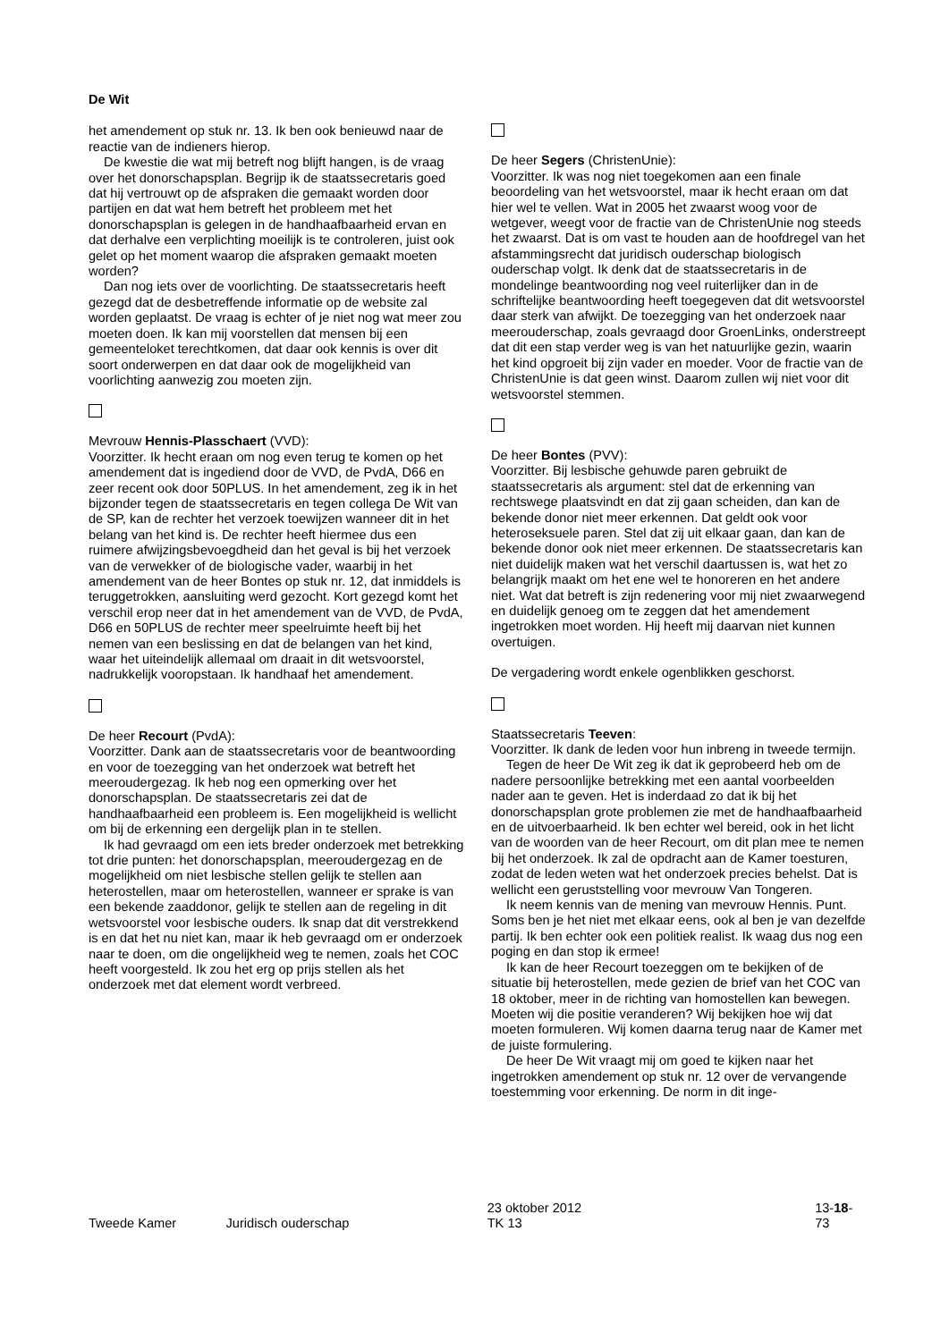De Wit
het amendement op stuk nr. 13. Ik ben ook benieuwd naar de reactie van de indieners hierop.
De kwestie die wat mij betreft nog blijft hangen, is de vraag over het donorschapsplan. Begrijp ik de staatssecretaris goed dat hij vertrouwt op de afspraken die gemaakt worden door partijen en dat wat hem betreft het probleem met het donorschapsplan is gelegen in de handhaafbaarheid ervan en dat derhalve een verplichting moeilijk is te controleren, juist ook gelet op het moment waarop die afspraken gemaakt moeten worden?
Dan nog iets over de voorlichting. De staatssecretaris heeft gezegd dat de desbetreffende informatie op de website zal worden geplaatst. De vraag is echter of je niet nog wat meer zou moeten doen. Ik kan mij voorstellen dat mensen bij een gemeenteloket terechtkomen, dat daar ook kennis is over dit soort onderwerpen en dat daar ook de mogelijkheid van voorlichting aanwezig zou moeten zijn.
Mevrouw Hennis-Plasschaert (VVD):
Voorzitter. Ik hecht eraan om nog even terug te komen op het amendement dat is ingediend door de VVD, de PvdA, D66 en zeer recent ook door 50PLUS. In het amendement, zeg ik in het bijzonder tegen de staatssecretaris en tegen collega De Wit van de SP, kan de rechter het verzoek toewijzen wanneer dit in het belang van het kind is. De rechter heeft hiermee dus een ruimere afwijzingsbevoegdheid dan het geval is bij het verzoek van de verwekker of de biologische vader, waarbij in het amendement van de heer Bontes op stuk nr. 12, dat inmiddels is teruggetrokken, aansluiting werd gezocht. Kort gezegd komt het verschil erop neer dat in het amendement van de VVD, de PvdA, D66 en 50PLUS de rechter meer speelruimte heeft bij het nemen van een beslissing en dat de belangen van het kind, waar het uiteindelijk allemaal om draait in dit wetsvoorstel, nadrukkelijk vooropstaan. Ik handhaaf het amendement.
De heer Recourt (PvdA):
Voorzitter. Dank aan de staatssecretaris voor de beantwoording en voor de toezegging van het onderzoek wat betreft het meeroudergezag. Ik heb nog een opmerking over het donorschapsplan. De staatssecretaris zei dat de handhaafbaarheid een probleem is. Een mogelijkheid is wellicht om bij de erkenning een dergelijk plan in te stellen.
Ik had gevraagd om een iets breder onderzoek met betrekking tot drie punten: het donorschapsplan, meeroudergezag en de mogelijkheid om niet lesbische stellen gelijk te stellen aan heterostellen, maar om heterostellen, wanneer er sprake is van een bekende zaaddonor, gelijk te stellen aan de regeling in dit wetsvoorstel voor lesbische ouders. Ik snap dat dit verstrekkend is en dat het nu niet kan, maar ik heb gevraagd om er onderzoek naar te doen, om die ongelijkheid weg te nemen, zoals het COC heeft voorgesteld. Ik zou het erg op prijs stellen als het onderzoek met dat element wordt verbreed.
De heer Segers (ChristenUnie):
Voorzitter. Ik was nog niet toegekomen aan een finale beoordeling van het wetsvoorstel, maar ik hecht eraan om dat hier wel te vellen. Wat in 2005 het zwaarst woog voor de wetgever, weegt voor de fractie van de ChristenUnie nog steeds het zwaarst. Dat is om vast te houden aan de hoofdregel van het afstammingsrecht dat juridisch ouderschap biologisch ouderschap volgt. Ik denk dat de staatssecretaris in de mondelinge beantwoording nog veel ruiterlijker dan in de schriftelijke beantwoording heeft toegegeven dat dit wetsvoorstel daar sterk van afwijkt. De toezegging van het onderzoek naar meerouderschap, zoals gevraagd door GroenLinks, onderstreept dat dit een stap verder weg is van het natuurlijke gezin, waarin het kind opgroeit bij zijn vader en moeder. Voor de fractie van de ChristenUnie is dat geen winst. Daarom zullen wij niet voor dit wetsvoorstel stemmen.
De heer Bontes (PVV):
Voorzitter. Bij lesbische gehuwde paren gebruikt de staatssecretaris als argument: stel dat de erkenning van rechtswege plaatsvindt en dat zij gaan scheiden, dan kan de bekende donor niet meer erkennen. Dat geldt ook voor heteroseksuele paren. Stel dat zij uit elkaar gaan, dan kan de bekende donor ook niet meer erkennen. De staatssecretaris kan niet duidelijk maken wat het verschil daartussen is, wat het zo belangrijk maakt om het ene wel te honoreren en het andere niet. Wat dat betreft is zijn redenering voor mij niet zwaarwegend en duidelijk genoeg om te zeggen dat het amendement ingetrokken moet worden. Hij heeft mij daarvan niet kunnen overtuigen.
De vergadering wordt enkele ogenblikken geschorst.
Staatssecretaris Teeven:
Voorzitter. Ik dank de leden voor hun inbreng in tweede termijn.
Tegen de heer De Wit zeg ik dat ik geprobeerd heb om de nadere persoonlijke betrekking met een aantal voorbeelden nader aan te geven. Het is inderdaad zo dat ik bij het donorschapsplan grote problemen zie met de handhaafbaarheid en de uitvoerbaarheid. Ik ben echter wel bereid, ook in het licht van de woorden van de heer Recourt, om dit plan mee te nemen bij het onderzoek. Ik zal de opdracht aan de Kamer toesturen, zodat de leden weten wat het onderzoek precies behelst. Dat is wellicht een geruststelling voor mevrouw Van Tongeren.
Ik neem kennis van de mening van mevrouw Hennis. Punt. Soms ben je het niet met elkaar eens, ook al ben je van dezelfde partij. Ik ben echter ook een politiek realist. Ik waag dus nog een poging en dan stop ik ermee!
Ik kan de heer Recourt toezeggen om te bekijken of de situatie bij heterostellen, mede gezien de brief van het COC van 18 oktober, meer in de richting van homostellen kan bewegen. Moeten wij die positie veranderen? Wij bekijken hoe wij dat moeten formuleren. Wij komen daarna terug naar de Kamer met de juiste formulering.
De heer De Wit vraagt mij om goed te kijken naar het ingetrokken amendement op stuk nr. 12 over de vervangende toestemming voor erkenning. De norm in dit inge-
Tweede Kamer Juridisch ouderschap 23 oktober 2012
TK 13 13-18-73